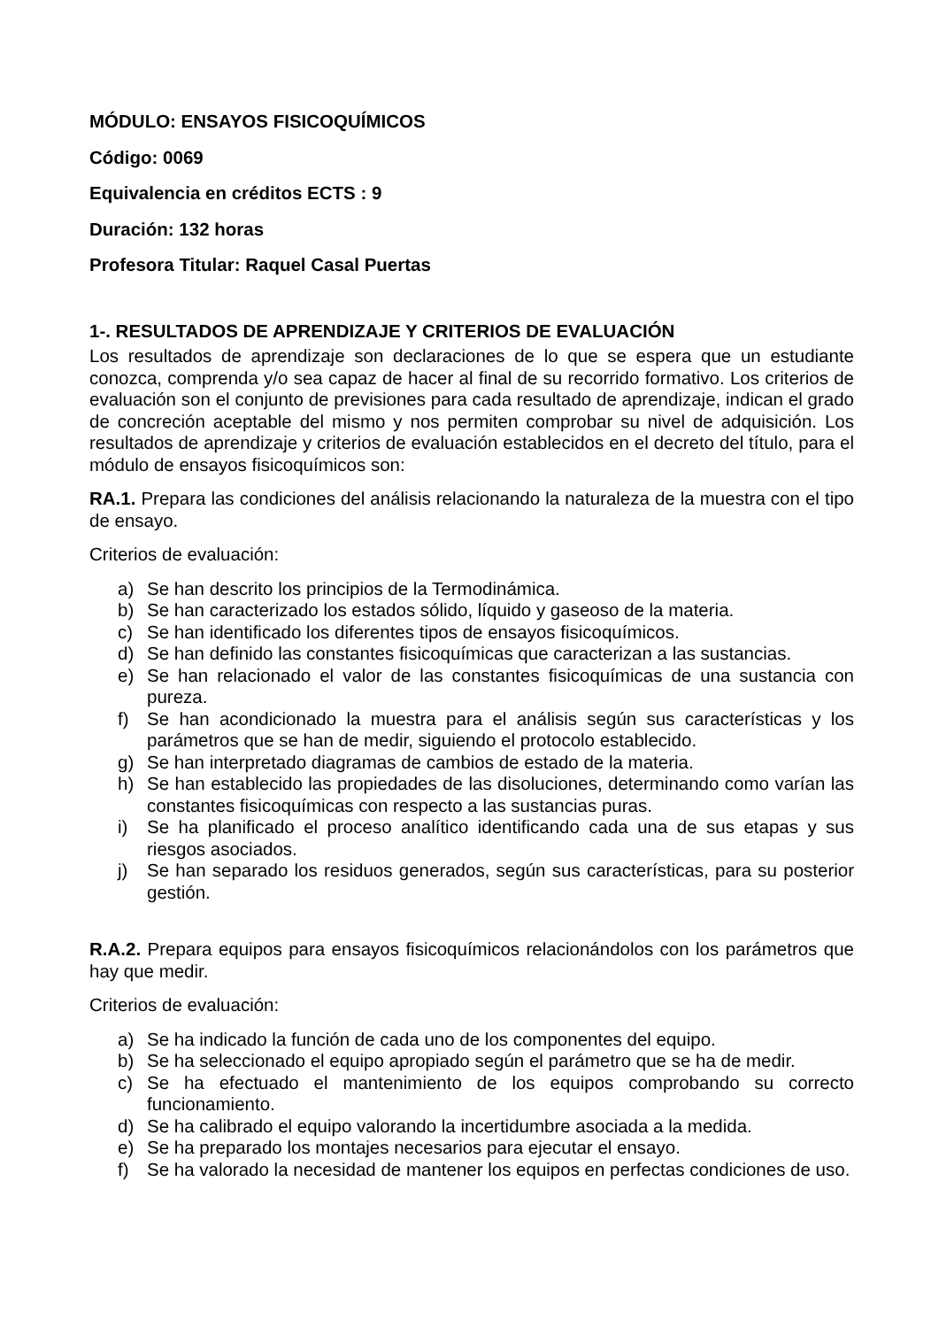MÓDULO: ENSAYOS FISICOQUÍMICOS
Código: 0069
Equivalencia en créditos ECTS : 9
Duración: 132 horas
Profesora Titular: Raquel Casal Puertas
1-. RESULTADOS DE APRENDIZAJE Y CRITERIOS DE EVALUACIÓN
Los resultados de aprendizaje son declaraciones de lo que se espera que un estudiante conozca, comprenda y/o sea capaz de hacer al final de su recorrido formativo. Los criterios de evaluación son el conjunto de previsiones para cada resultado de aprendizaje, indican el grado de concreción aceptable del mismo y nos permiten comprobar su nivel de adquisición. Los resultados de aprendizaje y criterios de evaluación establecidos en el decreto del título, para el módulo de ensayos fisicoquímicos son:
RA.1. Prepara las condiciones del análisis relacionando la naturaleza de la muestra con el tipo de ensayo.
Criterios de evaluación:
a) Se han descrito los principios de la Termodinámica.
b) Se han caracterizado los estados sólido, líquido y gaseoso de la materia.
c) Se han identificado los diferentes tipos de ensayos fisicoquímicos.
d) Se han definido las constantes fisicoquímicas que caracterizan a las sustancias.
e) Se han relacionado el valor de las constantes fisicoquímicas de una sustancia con pureza.
f) Se han acondicionado la muestra para el análisis según sus características y los parámetros que se han de medir, siguiendo el protocolo establecido.
g) Se han interpretado diagramas de cambios de estado de la materia.
h) Se han establecido las propiedades de las disoluciones, determinando como varían las constantes fisicoquímicas con respecto a las sustancias puras.
i) Se ha planificado el proceso analítico identificando cada una de sus etapas y sus riesgos asociados.
j) Se han separado los residuos generados, según sus características, para su posterior gestión.
R.A.2. Prepara equipos para ensayos fisicoquímicos relacionándolos con los parámetros que hay que medir.
Criterios de evaluación:
a) Se ha indicado la función de cada uno de los componentes del equipo.
b) Se ha seleccionado el equipo apropiado según el parámetro que se ha de medir.
c) Se ha efectuado el mantenimiento de los equipos comprobando su correcto funcionamiento.
d) Se ha calibrado el equipo valorando la incertidumbre asociada a la medida.
e) Se ha preparado los montajes necesarios para ejecutar el ensayo.
f) Se ha valorado la necesidad de mantener los equipos en perfectas condiciones de uso.